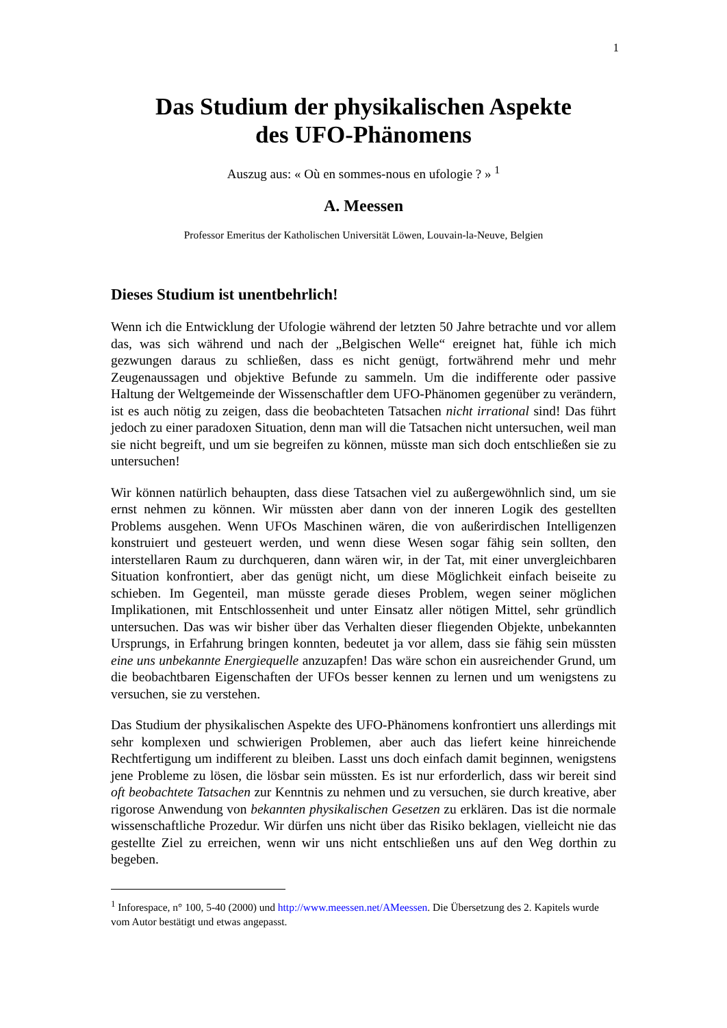1
Das Studium der physikalischen Aspekte
des UFO-Phänomens
Auszug aus: « Où en sommes-nous en ufologie ? » <sup>1</sup>
A. Meessen
Professor Emeritus der Katholischen Universität Löwen, Louvain-la-Neuve, Belgien
Dieses Studium ist unentbehrlich!
Wenn ich die Entwicklung der Ufologie während der letzten 50 Jahre betrachte und vor allem das, was sich während und nach der „Belgischen Welle“ ereignet hat, fühle ich mich gezwungen daraus zu schließen, dass es nicht genügt, fortwährend mehr und mehr Zeugenaussagen und objektive Befunde zu sammeln. Um die indifferente oder passive Haltung der Weltgemeinde der Wissenschaftler dem UFO-Phänomen gegenüber zu verändern, ist es auch nötig zu zeigen, dass die beobachteten Tatsachen nicht irrational sind! Das führt jedoch zu einer paradoxen Situation, denn man will die Tatsachen nicht untersuchen, weil man sie nicht begreift, und um sie begreifen zu können, müsste man sich doch entschließen sie zu untersuchen!
Wir können natürlich behaupten, dass diese Tatsachen viel zu außergewöhnlich sind, um sie ernst nehmen zu können. Wir müssten aber dann von der inneren Logik des gestellten Problems ausgehen. Wenn UFOs Maschinen wären, die von außerirdischen Intelligenzen konstruiert und gesteuert werden, und wenn diese Wesen sogar fähig sein sollten, den interstellaren Raum zu durchqueren, dann wären wir, in der Tat, mit einer unvergleichbaren Situation konfrontiert, aber das genügt nicht, um diese Möglichkeit einfach beiseite zu schieben. Im Gegenteil, man müsste gerade dieses Problem, wegen seiner möglichen Implikationen, mit Entschlossenheit und unter Einsatz aller nötigen Mittel, sehr gründlich untersuchen. Das was wir bisher über das Verhalten dieser fliegenden Objekte, unbekannten Ursprungs, in Erfahrung bringen konnten, bedeutet ja vor allem, dass sie fähig sein müssten eine uns unbekannte Energiequelle anzuzapfen! Das wäre schon ein ausreichender Grund, um die beobachtbaren Eigenschaften der UFOs besser kennen zu lernen und um wenigstens zu versuchen, sie zu verstehen.
Das Studium der physikalischen Aspekte des UFO-Phänomens konfrontiert uns allerdings mit sehr komplexen und schwierigen Problemen, aber auch das liefert keine hinreichende Rechtfertigung um indifferent zu bleiben. Lasst uns doch einfach damit beginnen, wenigstens jene Probleme zu lösen, die lösbar sein müssten. Es ist nur erforderlich, dass wir bereit sind oft beobachtete Tatsachen zur Kenntnis zu nehmen und zu versuchen, sie durch kreative, aber rigorose Anwendung von bekannten physikalischen Gesetzen zu erklären. Das ist die normale wissenschaftliche Prozedur. Wir dürfen uns nicht über das Risiko beklagen, vielleicht nie das gestellte Ziel zu erreichen, wenn wir uns nicht entschließen uns auf den Weg dorthin zu begeben.
<sup>1</sup> Inforespace, n° 100, 5-40 (2000) und http://www.meessen.net/AMeessen. Die Übersetzung des 2. Kapitels wurde vom Autor bestätigt und etwas angepasst.